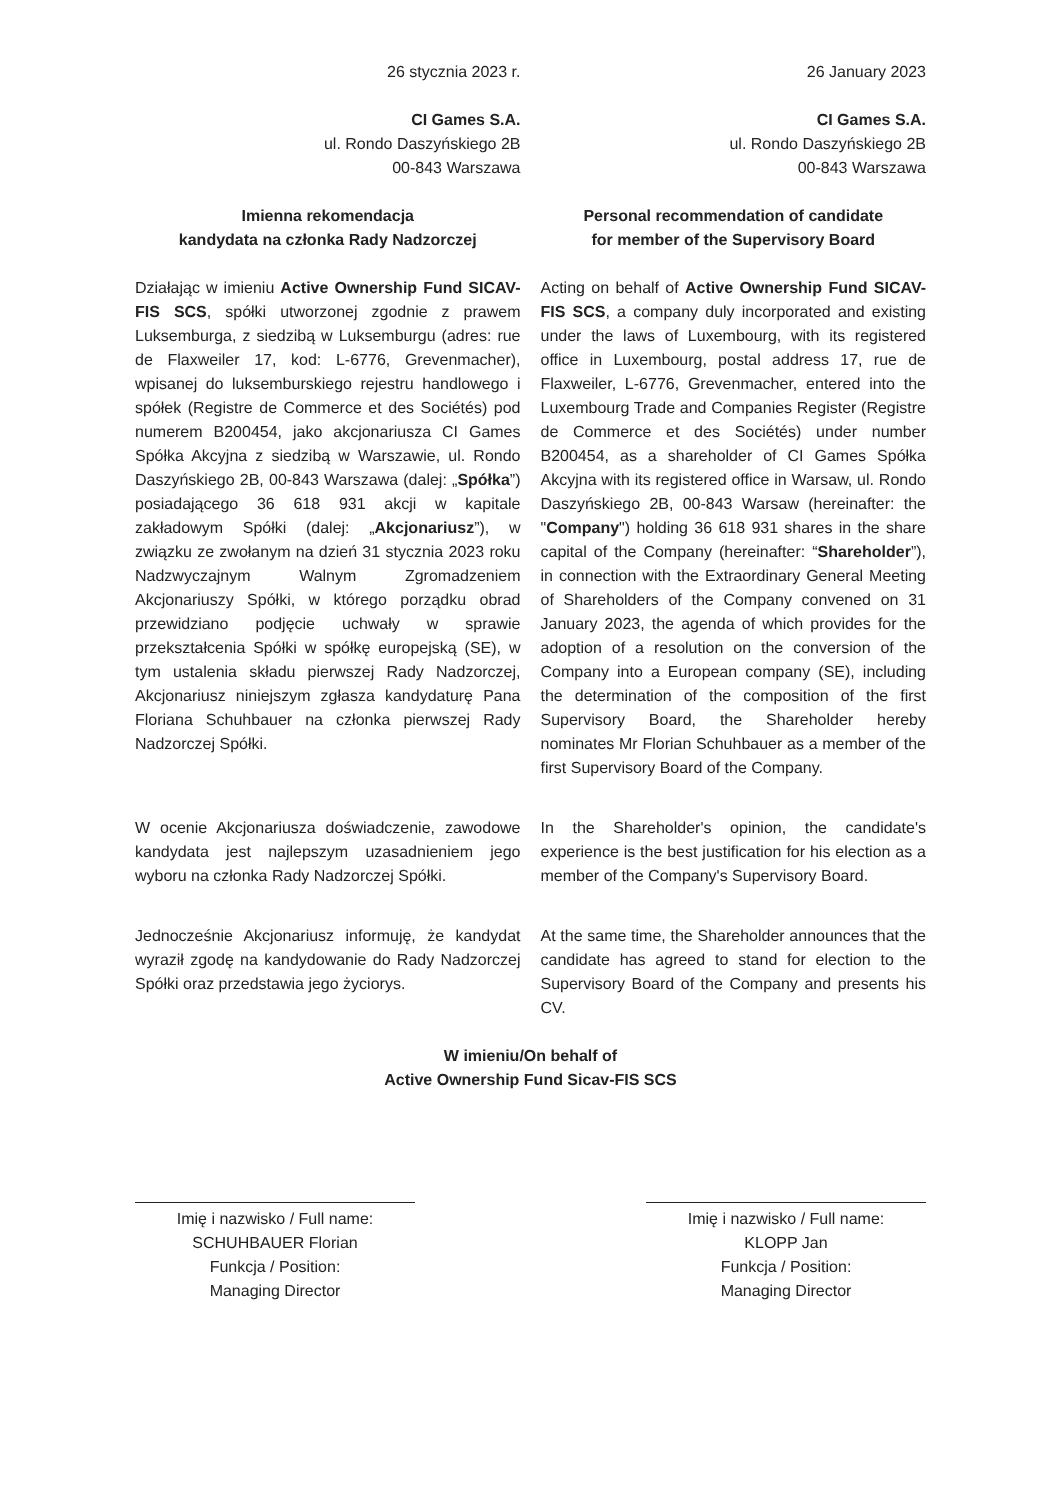26 stycznia 2023 r.
CI Games S.A.
ul. Rondo Daszyńskiego 2B
00-843 Warszawa
26 January 2023
CI Games S.A.
ul. Rondo Daszyńskiego 2B
00-843 Warszawa
Imienna rekomendacja
kandydata na członka Rady Nadzorczej
Personal recommendation of candidate
for member of the Supervisory Board
Działając w imieniu Active Ownership Fund SICAV-FIS SCS, spółki utworzonej zgodnie z prawem Luksemburga, z siedzibą w Luksemburgu (adres: rue de Flaxweiler 17, kod: L-6776, Grevenmacher), wpisanej do luksemburskiego rejestru handlowego i spółek (Registre de Commerce et des Sociétés) pod numerem B200454, jako akcjonariusza CI Games Spółka Akcyjna z siedzibą w Warszawie, ul. Rondo Daszyńskiego 2B, 00-843 Warszawa (dalej: „Spółka”) posiadającego 36 618 931 akcji w kapitale zakładowym Spółki (dalej: „Akcjonariusz”), w związku ze zwołanym na dzień 31 stycznia 2023 roku Nadzwyczajnym Walnym Zgromadzeniem Akcjonariuszy Spółki, w którego porządku obrad przewidziano podjęcie uchwały w sprawie przekształcenia Spółki w spółkę europejską (SE), w tym ustalenia składu pierwszej Rady Nadzorczej, Akcjonariusz niniejszym zgłasza kandydaturę Pana Floriana Schuhbauer na członka pierwszej Rady Nadzorczej Spółki.
W ocenie Akcjonariusza doświadczenie, zawodowe kandydata jest najlepszym uzasadnieniem jego wyboru na członka Rady Nadzorczej Spółki.
Jednocześnie Akcjonariusz informuję, że kandydat wyraził zgodę na kandydowanie do Rady Nadzorczej Spółki oraz przedstawia jego życiorys.
Acting on behalf of Active Ownership Fund SICAV-FIS SCS, a company duly incorporated and existing under the laws of Luxembourg, with its registered office in Luxembourg, postal address 17, rue de Flaxweiler, L-6776, Grevenmacher, entered into the Luxembourg Trade and Companies Register (Registre de Commerce et des Sociétés) under number B200454, as a shareholder of CI Games Spółka Akcyjna with its registered office in Warsaw, ul. Rondo Daszyńskiego 2B, 00-843 Warsaw (hereinafter: the "Company") holding 36 618 931 shares in the share capital of the Company (hereinafter: “Shareholder”), in connection with the Extraordinary General Meeting of Shareholders of the Company convened on 31 January 2023, the agenda of which provides for the adoption of a resolution on the conversion of the Company into a European company (SE), including the determination of the composition of the first Supervisory Board, the Shareholder hereby nominates Mr Florian Schuhbauer as a member of the first Supervisory Board of the Company.
In the Shareholder's opinion, the candidate's experience is the best justification for his election as a member of the Company's Supervisory Board.
At the same time, the Shareholder announces that the candidate has agreed to stand for election to the Supervisory Board of the Company and presents his CV.
W imieniu/On behalf of
Active Ownership Fund Sicav-FIS SCS
Imię i nazwisko / Full name:
SCHUHBAUER Florian
Funkcja / Position:
Managing Director
Imię i nazwisko / Full name:
KLOPP Jan
Funkcja / Position:
Managing Director